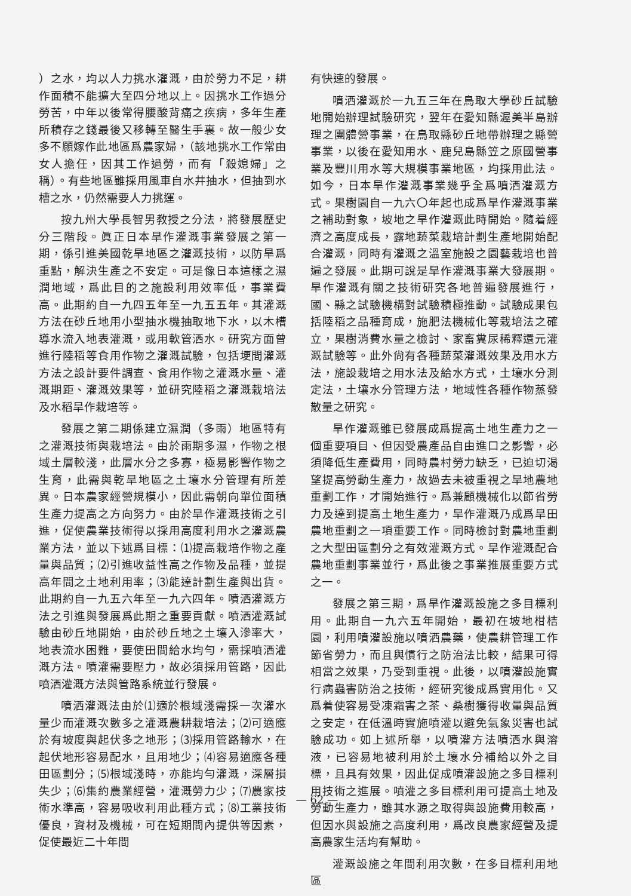）之水，均以人力挑水灌溉，由於勞力不足，耕作面積不能擴大至四分地以上。因挑水工作過分勞苦，中年以後常得腰酸背痛之疾病，多年生產所積存之錢最後又移轉至醫生手裏。故一般少女多不願嫁作此地區爲農家婦，（該地挑水工作常由女人擔任，因其工作過勞，而有「殺媳婦」之稱）。有些地區雖採用風車自水井抽水，但抽到水槽之水，仍然需要人力挑運。
按九州大學長智男教授之分法，將發展歷史分三階段。眞正日本旱作灌溉事業發展之第一期，係引進美國乾旱地區之灌溉技術，以防旱爲重點，解決生產之不安定。可是像日本這樣之濕潤地域，爲此目的之施設利用效率低，事業費高。此期約自一九四五年至一九五五年。其灌溉方法在砂丘地用小型抽水機抽取地下水，以木槽導水流入地表灌溉，或用軟管洒水。研究方面曾進行陸稻等食用作物之灌溉試驗，包括埂間灌溉方法之設計要件調查、食用作物之灌溉水量、灌溉期距、灌溉效果等，並研究陸稻之灌溉栽培法及水稻旱作栽培等。
發展之第二期係建立濕潤（多雨）地區特有之灌溉技術與栽培法。由於雨期多濕，作物之根域土層較淺，此層水分之多寡，極易影響作物之生育，此需與乾旱地區之土壤水分管理有所差異。日本農家經營規模小，因此需朝向單位面積生產力提高之方向努力。由於旱作灌溉技術之引進，促使農業技術得以採用高度利用水之灌溉農業方法，並以下述爲目標：⑴提高栽培作物之產量與品質；⑵引進收益性高之作物及品種，並提高年間之土地利用率；⑶能達計劃生產與出貨。此期約自一九五六年至一九六四年。噴洒灌溉方法之引進與發展爲此期之重要貢獻。噴洒灌溉試驗由砂丘地開始，由於砂丘地之土壤入滲率大，地表流水困難，要使田間給水均勻，需採噴洒灌溉方法。噴灌需要壓力，故必須採用管路，因此噴洒灌溉方法與管路系統並行發展。
噴洒灌溉法由於⑴適於根域淺需採一次灌水量少而灌溉次數多之灌溉農耕栽培法；⑵可適應於有坡度與起伏多之地形；⑶採用管路輸水，在起伏地形容易配水，且用地少；⑷容易適應各種田區劃分；⑸根域淺時，亦能均勻灌溉，深層損失少；⑹集約農業經營，灌溉勞力少；⑺農家技術水準高，容易吸收利用此種方式；⑻工業技術優良，資材及機械，可在短期間內提供等因素，促使最近二十年間
有快速的發展。
噴洒灌溉於一九五三年在鳥取大學砂丘試驗地開始辦理試驗研究，翌年在愛知縣渥美半島辦理之團體營事業，在鳥取縣砂丘地帶辦理之縣營事業，以後在愛知用水、鹿兒島縣笠之原國營事業及豐川用水等大規模事業地區，均採用此法。如今，日本旱作灌溉事業幾乎全爲噴洒灌溉方式。果樹園自一九六〇年起也成爲旱作灌溉事業之補助對象，坡地之旱作灌溉此時開始。隨着經濟之高度成長，露地蔬菜栽培計劃生產地開始配合灌溉，同時有灌溉之溫室施設之園藝栽培也普遍之發展。此期可說是旱作灌溉事業大發展期。旱作灌溉有關之技術研究各地普遍發展進行，國、縣之試驗機構對試驗積極推動。試驗成果包括陸稻之品種育成，施肥法機械化等栽培法之確立，果樹消費水量之檢討、家畜糞尿稀釋還元灌溉試驗等。此外尙有各種蔬菜灌溉效果及用水方法，施設栽培之用水法及給水方式，土壤水分測定法，土壤水分管理方法，地域性各種作物蒸發散量之研究。
旱作灌溉雖已發展成爲提高土地生產力之一個重要項目、但因受農產品自由進口之影響，必須降低生產費用，同時農村勞力缺乏，已迫切渴望提高勞動生產力，故過去未被重視之旱地農地重劃工作，才開始進行。爲兼顧機械化以節省勞力及達到提高土地生產力，旱作灌溉乃成爲旱田農地重劃之一項重要工作。同時檢討對農地重劃之大型田區劃分之有效灌溉方式。旱作灌溉配合農地重劃事業並行，爲此後之事業推展重要方式之一。
發展之第三期，爲旱作灌溉設施之多目標利用。此期自一九六五年開始，最初在坡地柑桔園，利用噴灌設施以噴洒農藥，使農耕管理工作節省勞力，而且與慣行之防治法比較，結果可得相當之效果，乃受到重視。此後，以噴灌設施實行病蟲害防治之技術，經研究後成爲實用化。又爲着使容易受凍霜害之茶、桑樹獲得收量與品質之安定，在低溫時實施噴灌以避免氣象災害也試驗成功。如上述所舉，以噴灌方法噴洒水與溶液，已容易地被利用於土壤水分補給以外之目標，且具有效果，因此促成噴灌設施之多目標利用技術之進展。噴灌之多目標利用可提高土地及勞動生產力，雖其水源之取得與設施費用較高，但因水與設施之高度利用，爲改良農家經營及提高農家生活均有幫助。
灌溉設施之年間利用次數，在多目標利用地區
— 62 —